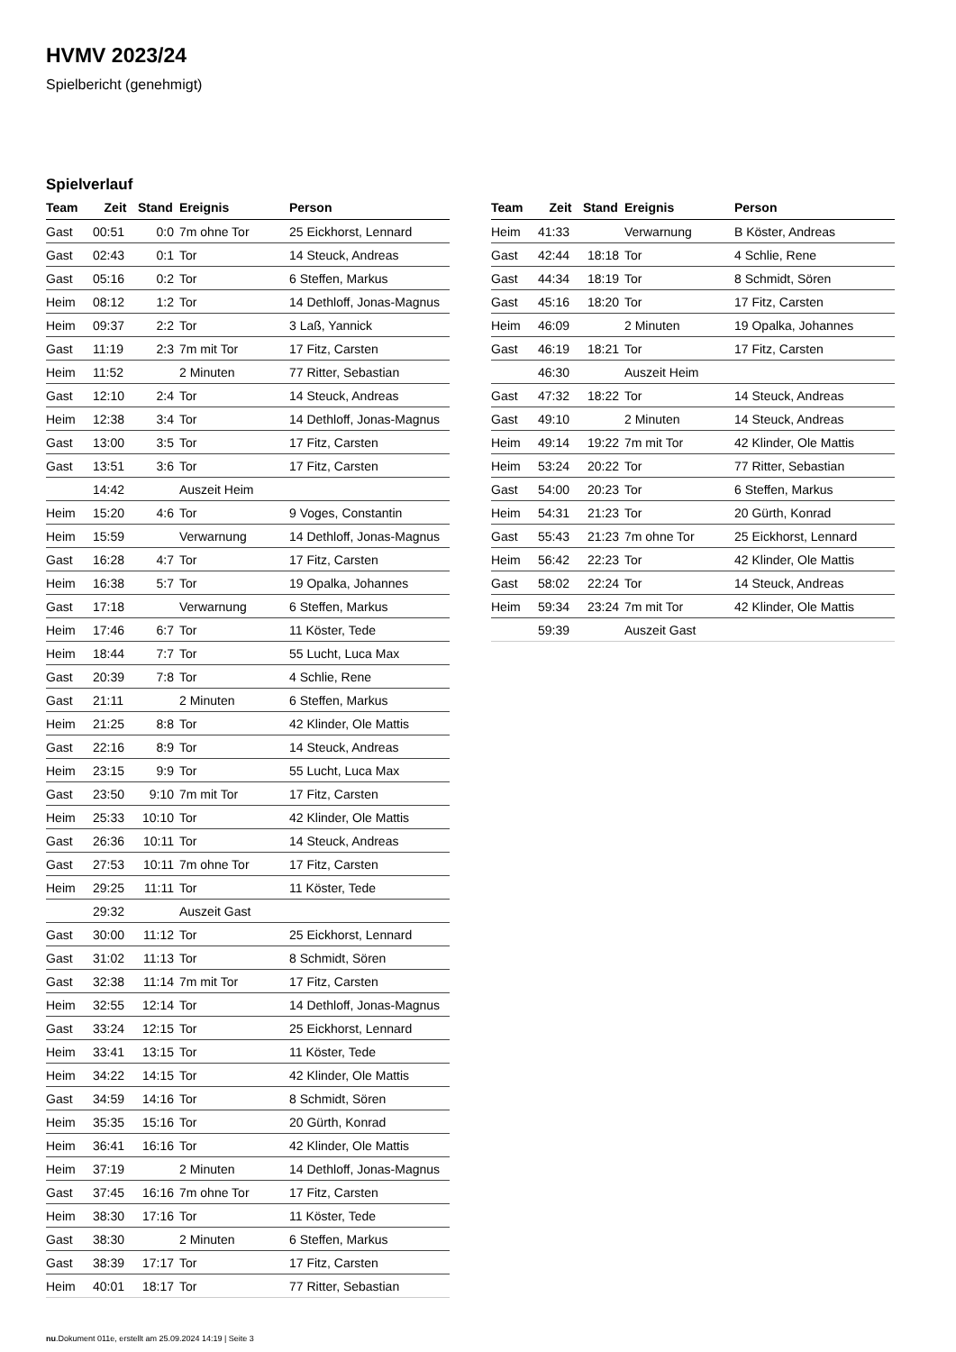HVMV 2023/24
Spielbericht (genehmigt)
Spielverlauf
| Team | Zeit | Stand | Ereignis | Person |
| --- | --- | --- | --- | --- |
| Gast | 00:51 | 0:0 | 7m ohne Tor | 25 Eickhorst, Lennard |
| Gast | 02:43 | 0:1 | Tor | 14 Steuck, Andreas |
| Gast | 05:16 | 0:2 | Tor | 6 Steffen, Markus |
| Heim | 08:12 | 1:2 | Tor | 14 Dethloff, Jonas-Magnus |
| Heim | 09:37 | 2:2 | Tor | 3 Laß, Yannick |
| Gast | 11:19 | 2:3 | 7m mit Tor | 17 Fitz, Carsten |
| Heim | 11:52 | | 2 Minuten | 77 Ritter, Sebastian |
| Gast | 12:10 | 2:4 | Tor | 14 Steuck, Andreas |
| Heim | 12:38 | 3:4 | Tor | 14 Dethloff, Jonas-Magnus |
| Gast | 13:00 | 3:5 | Tor | 17 Fitz, Carsten |
| Gast | 13:51 | 3:6 | Tor | 17 Fitz, Carsten |
| | 14:42 | | Auszeit Heim | |
| Heim | 15:20 | 4:6 | Tor | 9 Voges, Constantin |
| Heim | 15:59 | | Verwarnung | 14 Dethloff, Jonas-Magnus |
| Gast | 16:28 | 4:7 | Tor | 17 Fitz, Carsten |
| Heim | 16:38 | 5:7 | Tor | 19 Opalka, Johannes |
| Gast | 17:18 | | Verwarnung | 6 Steffen, Markus |
| Heim | 17:46 | 6:7 | Tor | 11 Köster, Tede |
| Heim | 18:44 | 7:7 | Tor | 55 Lucht, Luca Max |
| Gast | 20:39 | 7:8 | Tor | 4 Schlie, Rene |
| Gast | 21:11 | | 2 Minuten | 6 Steffen, Markus |
| Heim | 21:25 | 8:8 | Tor | 42 Klinder, Ole Mattis |
| Gast | 22:16 | 8:9 | Tor | 14 Steuck, Andreas |
| Heim | 23:15 | 9:9 | Tor | 55 Lucht, Luca Max |
| Gast | 23:50 | 9:10 | 7m mit Tor | 17 Fitz, Carsten |
| Heim | 25:33 | 10:10 | Tor | 42 Klinder, Ole Mattis |
| Gast | 26:36 | 10:11 | Tor | 14 Steuck, Andreas |
| Gast | 27:53 | 10:11 | 7m ohne Tor | 17 Fitz, Carsten |
| Heim | 29:25 | 11:11 | Tor | 11 Köster, Tede |
| | 29:32 | | Auszeit Gast | |
| Gast | 30:00 | 11:12 | Tor | 25 Eickhorst, Lennard |
| Gast | 31:02 | 11:13 | Tor | 8 Schmidt, Sören |
| Gast | 32:38 | 11:14 | 7m mit Tor | 17 Fitz, Carsten |
| Heim | 32:55 | 12:14 | Tor | 14 Dethloff, Jonas-Magnus |
| Gast | 33:24 | 12:15 | Tor | 25 Eickhorst, Lennard |
| Heim | 33:41 | 13:15 | Tor | 11 Köster, Tede |
| Heim | 34:22 | 14:15 | Tor | 42 Klinder, Ole Mattis |
| Gast | 34:59 | 14:16 | Tor | 8 Schmidt, Sören |
| Heim | 35:35 | 15:16 | Tor | 20 Gürth, Konrad |
| Heim | 36:41 | 16:16 | Tor | 42 Klinder, Ole Mattis |
| Heim | 37:19 | | 2 Minuten | 14 Dethloff, Jonas-Magnus |
| Gast | 37:45 | 16:16 | 7m ohne Tor | 17 Fitz, Carsten |
| Heim | 38:30 | 17:16 | Tor | 11 Köster, Tede |
| Gast | 38:30 | | 2 Minuten | 6 Steffen, Markus |
| Gast | 38:39 | 17:17 | Tor | 17 Fitz, Carsten |
| Heim | 40:01 | 18:17 | Tor | 77 Ritter, Sebastian |
| Team | Zeit | Stand | Ereignis | Person |
| --- | --- | --- | --- | --- |
| Heim | 41:33 | | Verwarnung | B Köster, Andreas |
| Gast | 42:44 | 18:18 | Tor | 4 Schlie, Rene |
| Gast | 44:34 | 18:19 | Tor | 8 Schmidt, Sören |
| Gast | 45:16 | 18:20 | Tor | 17 Fitz, Carsten |
| Heim | 46:09 | | 2 Minuten | 19 Opalka, Johannes |
| Gast | 46:19 | 18:21 | Tor | 17 Fitz, Carsten |
| | 46:30 | | Auszeit Heim | |
| Gast | 47:32 | 18:22 | Tor | 14 Steuck, Andreas |
| Gast | 49:10 | | 2 Minuten | 14 Steuck, Andreas |
| Heim | 49:14 | 19:22 | 7m mit Tor | 42 Klinder, Ole Mattis |
| Heim | 53:24 | 20:22 | Tor | 77 Ritter, Sebastian |
| Gast | 54:00 | 20:23 | Tor | 6 Steffen, Markus |
| Heim | 54:31 | 21:23 | Tor | 20 Gürth, Konrad |
| Gast | 55:43 | 21:23 | 7m ohne Tor | 25 Eickhorst, Lennard |
| Heim | 56:42 | 22:23 | Tor | 42 Klinder, Ole Mattis |
| Gast | 58:02 | 22:24 | Tor | 14 Steuck, Andreas |
| Heim | 59:34 | 23:24 | 7m mit Tor | 42 Klinder, Ole Mattis |
| | 59:39 | | Auszeit Gast | |
nu.Dokument 011e, erstellt am 25.09.2024 14:19 | Seite 3